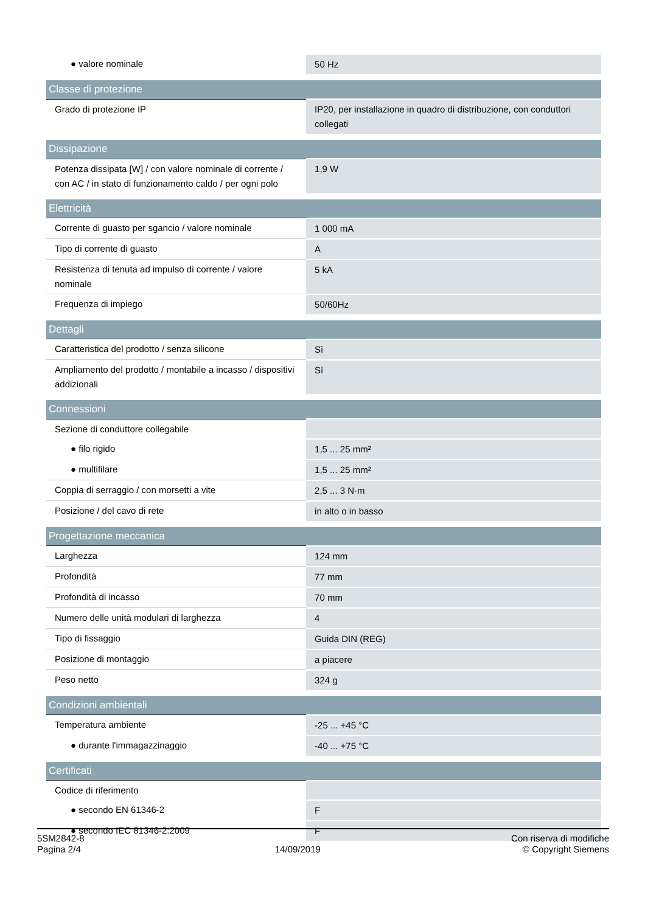| ● valore nominale | 50 Hz |
| Classe di protezione | |
| Grado di protezione IP | IP20, per installazione in quadro di distribuzione, con conduttori collegati |
| Dissipazione | |
| Potenza dissipata [W] / con valore nominale di corrente / con AC / in stato di funzionamento caldo / per ogni polo | 1,9 W |
| Elettricità | |
| Corrente di guasto per sgancio / valore nominale | 1 000 mA |
| Tipo di corrente di guasto | A |
| Resistenza di tenuta ad impulso di corrente / valore nominale | 5 kA |
| Frequenza di impiego | 50/60Hz |
| Dettagli | |
| Caratteristica del prodotto / senza silicone | Sì |
| Ampliamento del prodotto / montabile a incasso / dispositivi addizionali | Sì |
| Connessioni | |
| Sezione di conduttore collegabile | |
| ● filo rigido | 1,5 ... 25 mm² |
| ● multifilare | 1,5 ... 25 mm² |
| Coppia di serraggio / con morsetti a vite | 2,5 ... 3 N·m |
| Posizione / del cavo di rete | in alto o in basso |
| Progettazione meccanica | |
| Larghezza | 124 mm |
| Profondità | 77 mm |
| Profondità di incasso | 70 mm |
| Numero delle unità modulari di larghezza | 4 |
| Tipo di fissaggio | Guida DIN (REG) |
| Posizione di montaggio | a piacere |
| Peso netto | 324 g |
| Condizioni ambientali | |
| Temperatura ambiente | -25 ... +45 °C |
| ● durante l'immagazzinaggio | -40 ... +75 °C |
| Certificati | |
| Codice di riferimento | |
| ● secondo EN 61346-2 | F |
| ● secondo IEC 81346-2:2009 | F |
5SM2842-8
Pagina 2/4
14/09/2019
Con riserva di modifiche
© Copyright Siemens